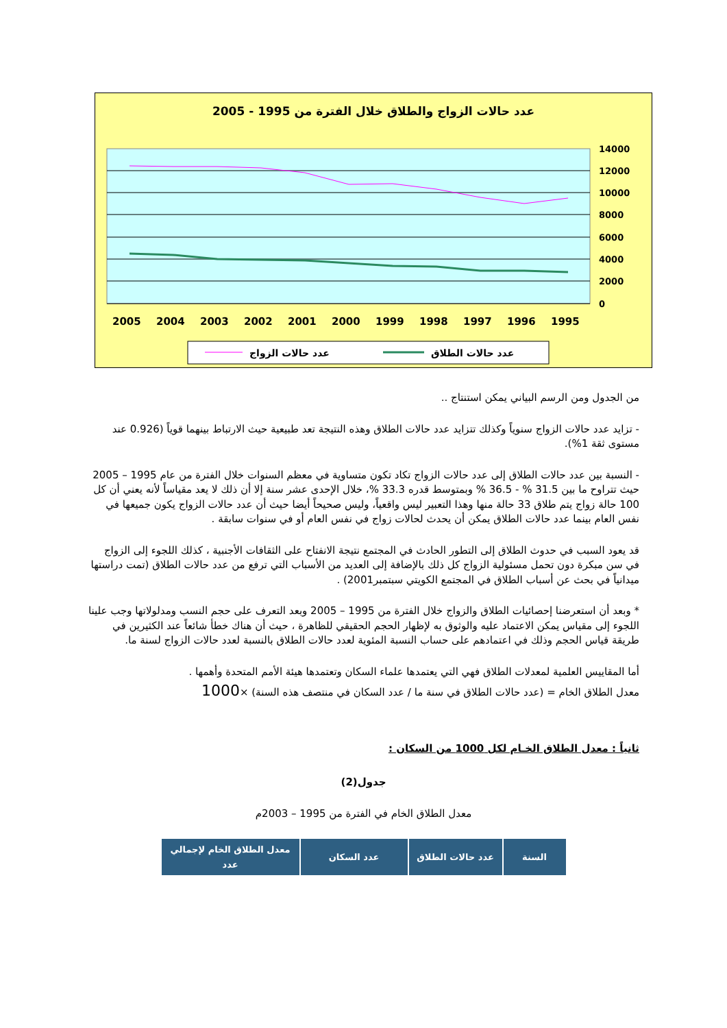عدد حالات الزواج والطلاق خلال الفترة من 1995 - 2005
14000
12000
10000
8000
6000
4000
2000
0
2005
2004
2003
2002
2001
2000
1999
1998
1997
1996
1995
عدد حالات الزواج
عدد حالات الطلاق
من الجدول ومن الرسم البياني يمكن استنتاج ..
- تزايد عدد حالات الزواج سنوياً وكذلك تتزايد عدد حالات الطلاق وهذه النتيجة تعد طبيعية حيث الارتباط بينهما قوياً (0.926 عند مستوى ثقة 1%).
- النسبة بين عدد حالات الطلاق إلى عدد حالات الزواج تكاد تكون متساوية في معظم السنوات خلال الفترة من عام 1995 – 2005 حيث تتراوح ما بين 31.5 % - 36.5 % وبمتوسط قدره 33.3 %، خلال الإحدى عشر سنة إلا أن ذلك لا يعد مقياساً لأنه يعني أن كل 100 حالة زواج يتم طلاق 33 حالة منها وهذا التعبير ليس واقعياً، وليس صحيحاً أيضا حيث أن عدد حالات الزواج يكون جميعها في نفس العام بينما عدد حالات الطلاق يمكن أن يحدث لحالات زواج في نفس العام أو في سنوات سابقة .
قد يعود السبب في حدوث الطلاق إلى التطور الحادث في المجتمع نتيجة الانفتاح على الثقافات الأجنبية ، كذلك اللجوء إلى الزواج في سن مبكرة دون تحمل مسئولية الزواج كل ذلك بالإضافة إلى العديد من الأسباب التي ترفع من عدد حالات الطلاق (تمت دراستها ميدانياً في بحث عن أسباب الطلاق في المجتمع الكويتي سبتمبر2001) .
* وبعد أن استعرضنا إحصائيات الطلاق والزواج خلال الفترة من 1995 – 2005 وبعد التعرف على حجم النسب ومدلولاتها وجب علينا اللجوء إلى مقياس يمكن الاعتماد عليه والوثوق به لإظهار الحجم الحقيقي للظاهرة ، حيث أن هناك خطأ شائعاً عند الكثيرين في طريقة قياس الحجم وذلك في اعتمادهم على حساب النسبة المئوية لعدد حالات الطلاق بالنسبة لعدد حالات الزواج لسنة ما.
أما المقاييس العلمية لمعدلات الطلاق فهي التي يعتمدها علماء السكان وتعتمدها هيئة الأمم المتحدة وأهمها .
معدل الطلاق الخام = (عدد حالات الطلاق في سنة ما / عدد السكان في منتصف هذه السنة) ×1000
ثانياً : معدل الطلاق الخـام لكل 1000 من السكان :
جدول(2)
معدل الطلاق الخام في الفترة من 1995 – 2003م
| السنة | عدد حالات الطلاق | عدد السكان | معدل الطلاق الخام لإجمالي عدد |
| --- | --- | --- | --- |